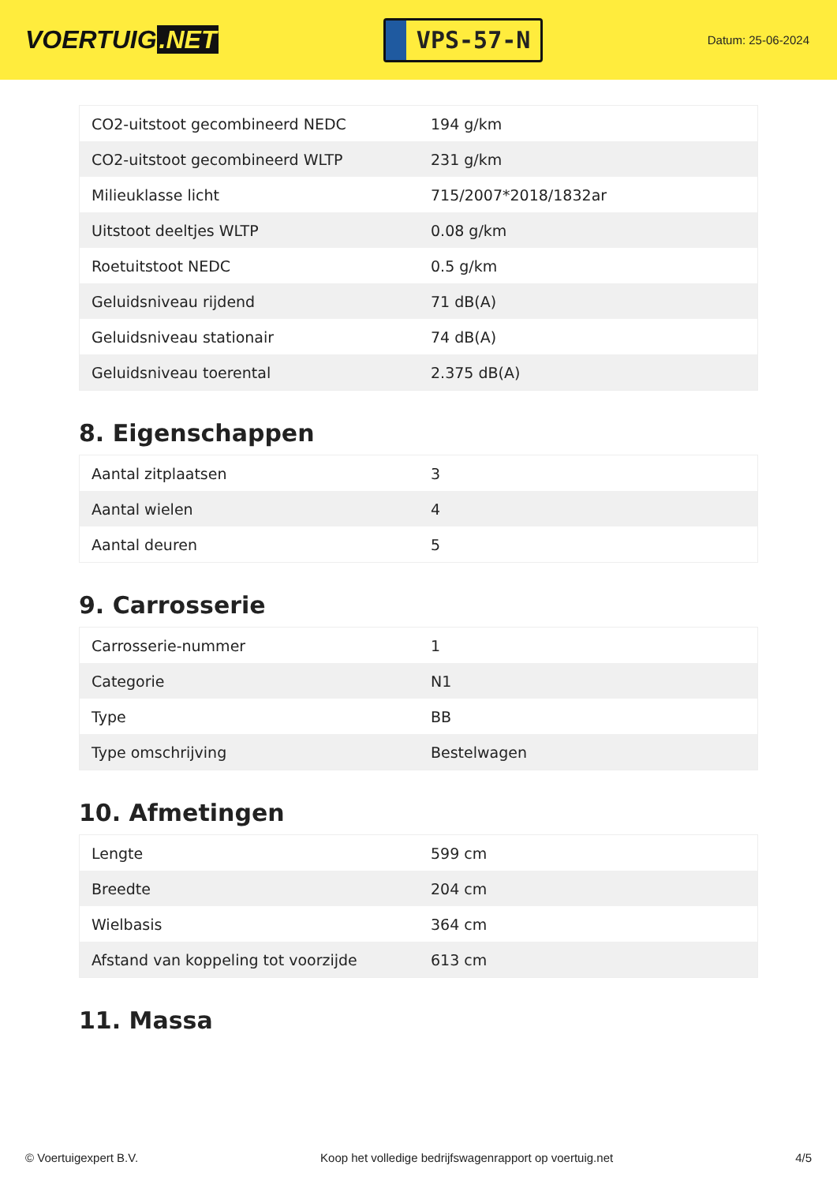VOERTUIG.NET
VPS-57-N
Datum: 25-06-2024
| CO2-uitstoot gecombineerd NEDC | 194 g/km |
| CO2-uitstoot gecombineerd WLTP | 231 g/km |
| Milieuklasse licht | 715/2007*2018/1832ar |
| Uitstoot deeltjes WLTP | 0.08 g/km |
| Roetuitstoot NEDC | 0.5 g/km |
| Geluidsniveau rijdend | 71 dB(A) |
| Geluidsniveau stationair | 74 dB(A) |
| Geluidsniveau toerental | 2.375 dB(A) |
8. Eigenschappen
| Aantal zitplaatsen | 3 |
| Aantal wielen | 4 |
| Aantal deuren | 5 |
9. Carrosserie
| Carrosserie-nummer | 1 |
| Categorie | N1 |
| Type | BB |
| Type omschrijving | Bestelwagen |
10. Afmetingen
| Lengte | 599 cm |
| Breedte | 204 cm |
| Wielbasis | 364 cm |
| Afstand van koppeling tot voorzijde | 613 cm |
11. Massa
© Voertuigexpert B.V. Koop het volledige bedrijfswagenrapport op voertuig.net 4/5